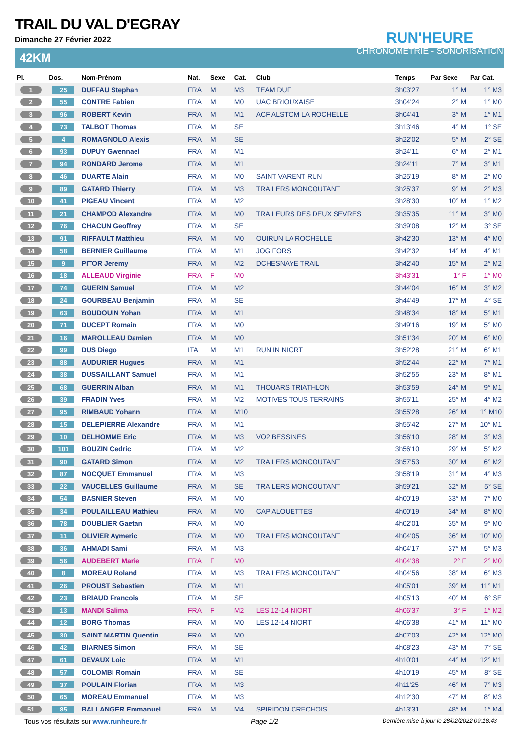RUN'HEURE
CHRONOMÉTRIE - SONORISATION
TRAIL DU VAL D'EGRAY
Dimanche 27 Février 2022
42KM
| Pl. | Dos. | Nom-Prénom | Nat. | Sexe | Cat. | Club | Temps | Par Sexe | Par Cat. |
| --- | --- | --- | --- | --- | --- | --- | --- | --- | --- |
| 1 | 25 | DUFFAU Stephan | FRA | M | M3 | TEAM DUF | 3h03'27 | 1° M | 1° M3 |
| 2 | 55 | CONTRE Fabien | FRA | M | M0 | UAC BRIOUXAISE | 3h04'24 | 2° M | 1° M0 |
| 3 | 96 | ROBERT Kevin | FRA | M | M1 | ACF ALSTOM LA ROCHELLE | 3h04'41 | 3° M | 1° M1 |
| 4 | 73 | TALBOT Thomas | FRA | M | SE | | 3h13'46 | 4° M | 1° SE |
| 5 | 4 | ROMAGNOLO Alexis | FRA | M | SE | | 3h22'02 | 5° M | 2° SE |
| 6 | 93 | DUPUY Gwennael | FRA | M | M1 | | 3h24'11 | 6° M | 2° M1 |
| 7 | 94 | RONDARD Jerome | FRA | M | M1 | | 3h24'11 | 7° M | 3° M1 |
| 8 | 46 | DUARTE Alain | FRA | M | M0 | SAINT VARENT RUN | 3h25'19 | 8° M | 2° M0 |
| 9 | 89 | GATARD Thierry | FRA | M | M3 | TRAILERS MONCOUTANT | 3h25'37 | 9° M | 2° M3 |
| 10 | 41 | PIGEAU Vincent | FRA | M | M2 | | 3h28'30 | 10° M | 1° M2 |
| 11 | 21 | CHAMPOD Alexandre | FRA | M | M0 | TRAILEURS DES DEUX SEVRES | 3h35'35 | 11° M | 3° M0 |
| 12 | 76 | CHACUN Geoffrey | FRA | M | SE | | 3h39'08 | 12° M | 3° SE |
| 13 | 91 | RIFFAULT Matthieu | FRA | M | M0 | OUIRUN LA ROCHELLE | 3h42'30 | 13° M | 4° M0 |
| 14 | 58 | BERNIER Guillaume | FRA | M | M1 | JOG FORS | 3h42'32 | 14° M | 4° M1 |
| 15 | 9 | PITOR Jeremy | FRA | M | M2 | DCHESNAYE TRAIL | 3h42'40 | 15° M | 2° M2 |
| 16 | 18 | ALLEAUD Virginie | FRA | F | M0 | | 3h43'31 | 1° F | 1° M0 |
| 17 | 74 | GUERIN Samuel | FRA | M | M2 | | 3h44'04 | 16° M | 3° M2 |
| 18 | 24 | GOURBEAU Benjamin | FRA | M | SE | | 3h44'49 | 17° M | 4° SE |
| 19 | 63 | BOUDOUIN Yohan | FRA | M | M1 | | 3h48'34 | 18° M | 5° M1 |
| 20 | 71 | DUCEPT Romain | FRA | M | M0 | | 3h49'16 | 19° M | 5° M0 |
| 21 | 16 | MAROLLEAU Damien | FRA | M | M0 | | 3h51'34 | 20° M | 6° M0 |
| 22 | 99 | DUS Diego | ITA | M | M1 | RUN IN NIORT | 3h52'28 | 21° M | 6° M1 |
| 23 | 88 | AUDURIER Hugues | FRA | M | M1 | | 3h52'44 | 22° M | 7° M1 |
| 24 | 38 | DUSSAILLANT Samuel | FRA | M | M1 | | 3h52'55 | 23° M | 8° M1 |
| 25 | 68 | GUERRIN Alban | FRA | M | M1 | THOUARS TRIATHLON | 3h53'59 | 24° M | 9° M1 |
| 26 | 39 | FRADIN Yves | FRA | M | M2 | MOTIVES TOUS TERRAINS | 3h55'11 | 25° M | 4° M2 |
| 27 | 95 | RIMBAUD Yohann | FRA | M | M10 | | 3h55'28 | 26° M | 1° M10 |
| 28 | 15 | DELEPIERRE Alexandre | FRA | M | M1 | | 3h55'42 | 27° M | 10° M1 |
| 29 | 10 | DELHOMME Eric | FRA | M | M3 | VO2 BESSINES | 3h56'10 | 28° M | 3° M3 |
| 30 | 101 | BOUZIN Cedric | FRA | M | M2 | | 3h56'10 | 29° M | 5° M2 |
| 31 | 90 | GATARD Simon | FRA | M | M2 | TRAILERS MONCOUTANT | 3h57'53 | 30° M | 6° M2 |
| 32 | 87 | NOCQUET Emmanuel | FRA | M | M3 | | 3h58'19 | 31° M | 4° M3 |
| 33 | 22 | VAUCELLES Guillaume | FRA | M | SE | TRAILERS MONCOUTANT | 3h59'21 | 32° M | 5° SE |
| 34 | 54 | BASNIER Steven | FRA | M | M0 | | 4h00'19 | 33° M | 7° M0 |
| 35 | 34 | POULAILLEAU Mathieu | FRA | M | M0 | CAP ALOUETTES | 4h00'19 | 34° M | 8° M0 |
| 36 | 78 | DOUBLIER Gaetan | FRA | M | M0 | | 4h02'01 | 35° M | 9° M0 |
| 37 | 11 | OLIVIER Aymeric | FRA | M | M0 | TRAILERS MONCOUTANT | 4h04'05 | 36° M | 10° M0 |
| 38 | 36 | AHMADI Sami | FRA | M | M3 | | 4h04'17 | 37° M | 5° M3 |
| 39 | 56 | AUDEBERT Marie | FRA | F | M0 | | 4h04'38 | 2° F | 2° M0 |
| 40 | 8 | MOREAU Roland | FRA | M | M3 | TRAILERS MONCOUTANT | 4h04'56 | 38° M | 6° M3 |
| 41 | 26 | PROUST Sebastien | FRA | M | M1 | | 4h05'01 | 39° M | 11° M1 |
| 42 | 23 | BRIAUD Francois | FRA | M | SE | | 4h05'13 | 40° M | 6° SE |
| 43 | 13 | MANDI Salima | FRA | F | M2 | LES 12-14 NIORT | 4h06'37 | 3° F | 1° M2 |
| 44 | 12 | BORG Thomas | FRA | M | M0 | LES 12-14 NIORT | 4h06'38 | 41° M | 11° M0 |
| 45 | 30 | SAINT MARTIN Quentin | FRA | M | M0 | | 4h07'03 | 42° M | 12° M0 |
| 46 | 42 | BIARNES Simon | FRA | M | SE | | 4h08'23 | 43° M | 7° SE |
| 47 | 61 | DEVAUX Loic | FRA | M | M1 | | 4h10'01 | 44° M | 12° M1 |
| 48 | 57 | COLOMBI Romain | FRA | M | SE | | 4h10'19 | 45° M | 8° SE |
| 49 | 37 | POULAIN Florian | FRA | M | M3 | | 4h11'25 | 46° M | 7° M3 |
| 50 | 65 | MOREAU Emmanuel | FRA | M | M3 | | 4h12'30 | 47° M | 8° M3 |
| 51 | 85 | BALLANGER Emmanuel | FRA | M | M4 | SPIRIDON CRECHOIS | 4h13'31 | 48° M | 1° M4 |
Tous vos résultats sur www.runheure.fr Page 1/2 Dernière mise à jour le 28/02/2022 09:18:43